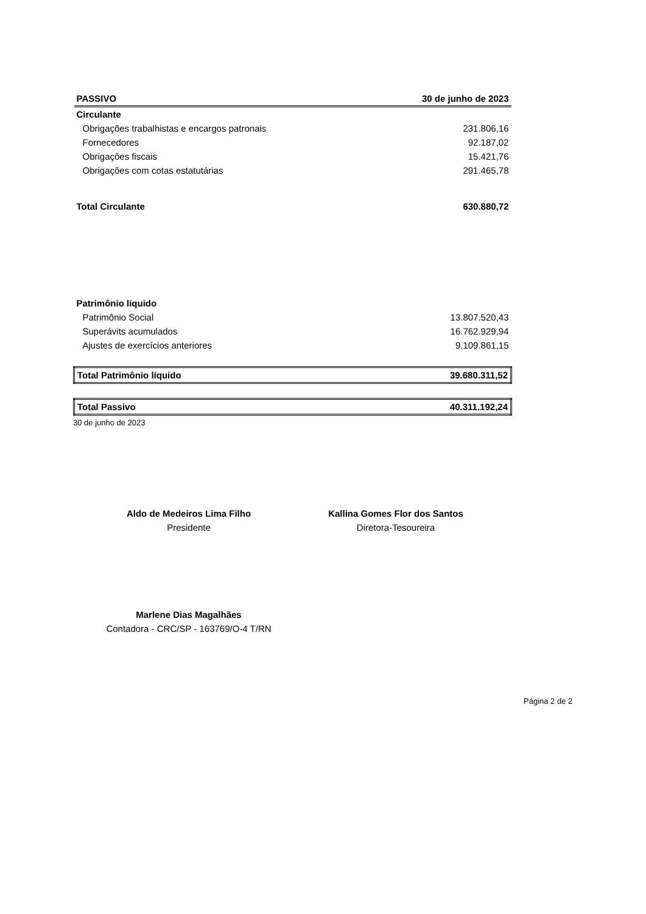| PASSIVO | 30 de junho de 2023 |
| --- | --- |
| Circulante | |
| Obrigações trabalhistas e encargos patronais | 231.806,16 |
| Fornecedores | 92.187,02 |
| Obrigações fiscais | 15.421,76 |
| Obrigações com cotas estatutárias | 291.465,78 |
| Total Circulante | 630.880,72 |
| Patrimônio líquido | |
| Patrimônio Social | 13.807.520,43 |
| Superávits acumulados | 16.762.929,94 |
| Ajustes de exercícios anteriores | 9.109.861,15 |
| Total Patrimônio líquido | 39.680.311,52 |
| Total Passivo | 40.311.192,24 |
30 de junho de 2023
Aldo de Medeiros Lima Filho
Presidente
Kallina Gomes Flor dos Santos
Diretora-Tesoureira
Marlene Dias Magalhães
Contadora - CRC/SP - 163769/O-4 T/RN
Página 2 de 2